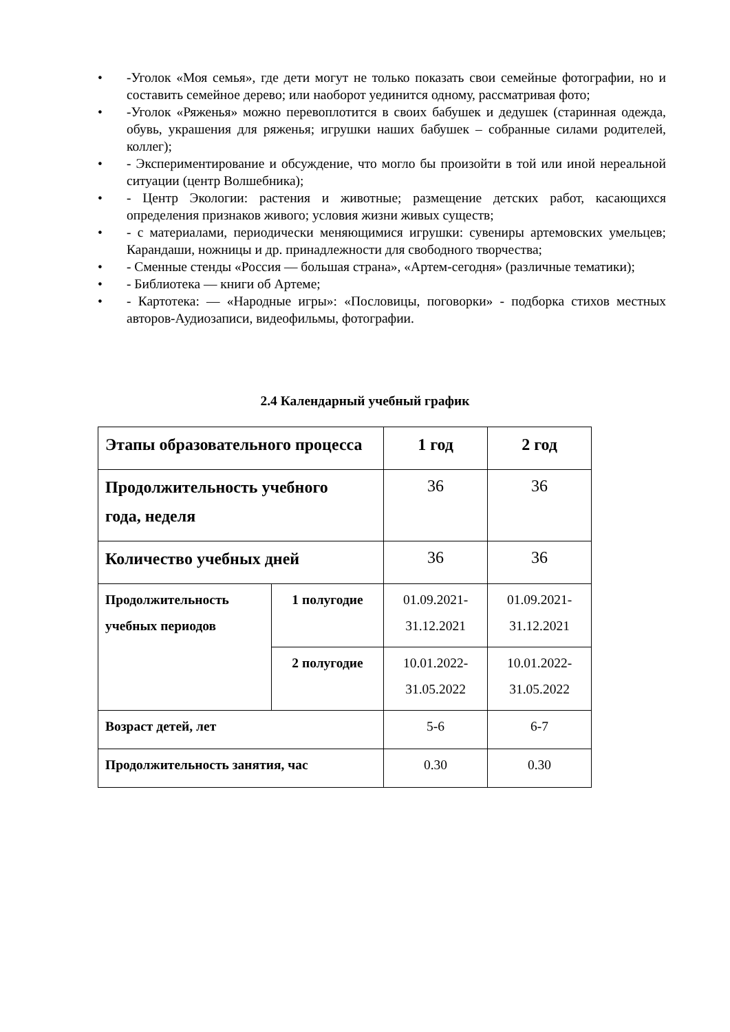• -Уголок «Моя семья», где дети могут не только показать свои семейные фотографии, но и составить семейное дерево; или наоборот уединится одному, рассматривая фото;
• -Уголок «Ряженья» можно перевоплотится в своих бабушек и дедушек (старинная одежда, обувь, украшения для ряженья; игрушки наших бабушек – собранные силами родителей, коллег);
• - Экспериментирование и обсуждение, что могло бы произойти в той или иной нереальной ситуации (центр Волшебника);
• - Центр Экологии: растения и животные; размещение детских работ, касающихся определения признаков живого; условия жизни живых существ;
• - с материалами, периодически меняющимися игрушки: сувениры артемовских умельцев; Карандаши, ножницы и др. принадлежности для свободного творчества;
• - Сменные стенды «Россия — большая страна», «Артем-сегодня» (различные тематики);
• - Библиотека — книги об Артеме;
• - Картотека: — «Народные игры»: «Пословицы, поговорки» - подборка стихов местных авторов-Аудиозаписи, видеофильмы, фотографии.
2.4 Календарный учебный график
| Этапы образовательного процесса | | 1 год | 2 год |
| Продолжительность учебного года, неделя | | 36 | 36 |
| Количество учебных дней | | 36 | 36 |
| Продолжительность учебных периодов | 1 полугодие | 01.09.2021- 31.12.2021 | 01.09.2021- 31.12.2021 |
| | 2 полугодие | 10.01.2022- 31.05.2022 | 10.01.2022- 31.05.2022 |
| Возраст детей, лет | | 5-6 | 6-7 |
| Продолжительность занятия, час | | 0.30 | 0.30 |